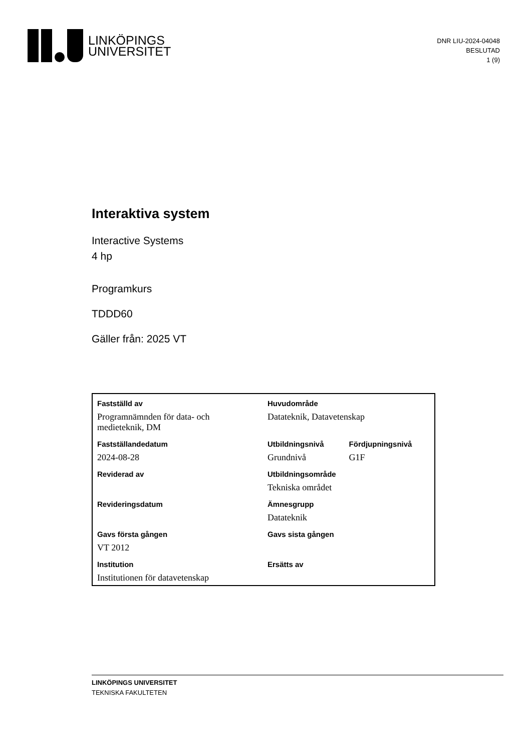LINKÖPINGS
UNIVERSITET
DNR LIU-2024-04048
BESLUTAD
1 (9)
Interaktiva system
Interactive Systems
4 hp
Programkurs
TDDD60
Gäller från: 2025 VT
| Fastställd av | Huvudområde | |
| Programnämnden för data- och medieteknik, DM | Datateknik, Datavetenskap | |
| Fastställandedatum | Utbildningsnivå | Fördjupningsnivå |
| 2024-08-28 | Grundnivå | G1F |
| Reviderad av | Utbildningsområde | |
| | Tekniska området | |
| Revideringsdatum | Ämnesgrupp | |
| | Datateknik | |
| Gavs första gången | Gavs sista gången | |
| VT 2012 | | |
| Institution | Ersätts av | |
| Institutionen för datavetenskap | | |
LINKÖPINGS UNIVERSITET
TEKNISKA FAKULTETEN